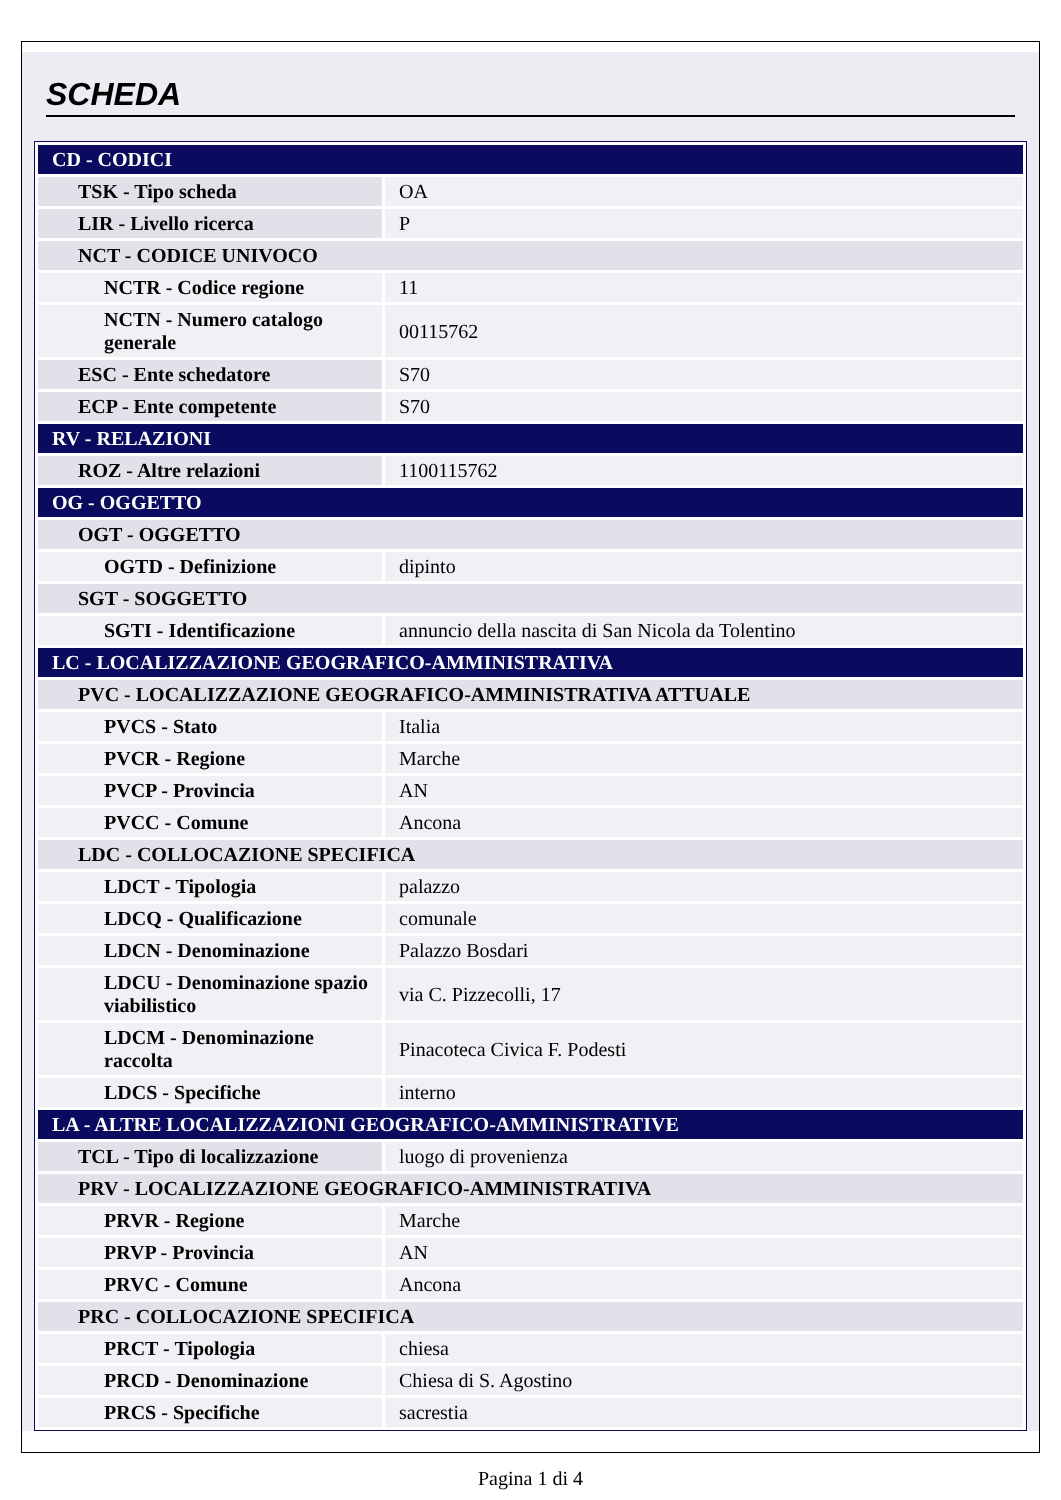SCHEDA
| CD - CODICI | |
| TSK - Tipo scheda | OA |
| LIR - Livello ricerca | P |
| NCT - CODICE UNIVOCO | |
| NCTR - Codice regione | 11 |
| NCTN - Numero catalogo generale | 00115762 |
| ESC - Ente schedatore | S70 |
| ECP - Ente competente | S70 |
| RV - RELAZIONI | |
| ROZ - Altre relazioni | 1100115762 |
| OG - OGGETTO | |
| OGT - OGGETTO | |
| OGTD - Definizione | dipinto |
| SGT - SOGGETTO | |
| SGTI - Identificazione | annuncio della nascita di San Nicola da Tolentino |
| LC - LOCALIZZAZIONE GEOGRAFICO-AMMINISTRATIVA | |
| PVC - LOCALIZZAZIONE GEOGRAFICO-AMMINISTRATIVA ATTUALE | |
| PVCS - Stato | Italia |
| PVCR - Regione | Marche |
| PVCP - Provincia | AN |
| PVCC - Comune | Ancona |
| LDC - COLLOCAZIONE SPECIFICA | |
| LDCT - Tipologia | palazzo |
| LDCQ - Qualificazione | comunale |
| LDCN - Denominazione | Palazzo Bosdari |
| LDCU - Denominazione spazio viabilistico | via C. Pizzecolli, 17 |
| LDCM - Denominazione raccolta | Pinacoteca Civica F. Podesti |
| LDCS - Specifiche | interno |
| LA - ALTRE LOCALIZZAZIONI GEOGRAFICO-AMMINISTRATIVE | |
| TCL - Tipo di localizzazione | luogo di provenienza |
| PRV - LOCALIZZAZIONE GEOGRAFICO-AMMINISTRATIVA | |
| PRVR - Regione | Marche |
| PRVP - Provincia | AN |
| PRVC - Comune | Ancona |
| PRC - COLLOCAZIONE SPECIFICA | |
| PRCT - Tipologia | chiesa |
| PRCD - Denominazione | Chiesa di S. Agostino |
| PRCS - Specifiche | sacrestia |
Pagina 1 di 4